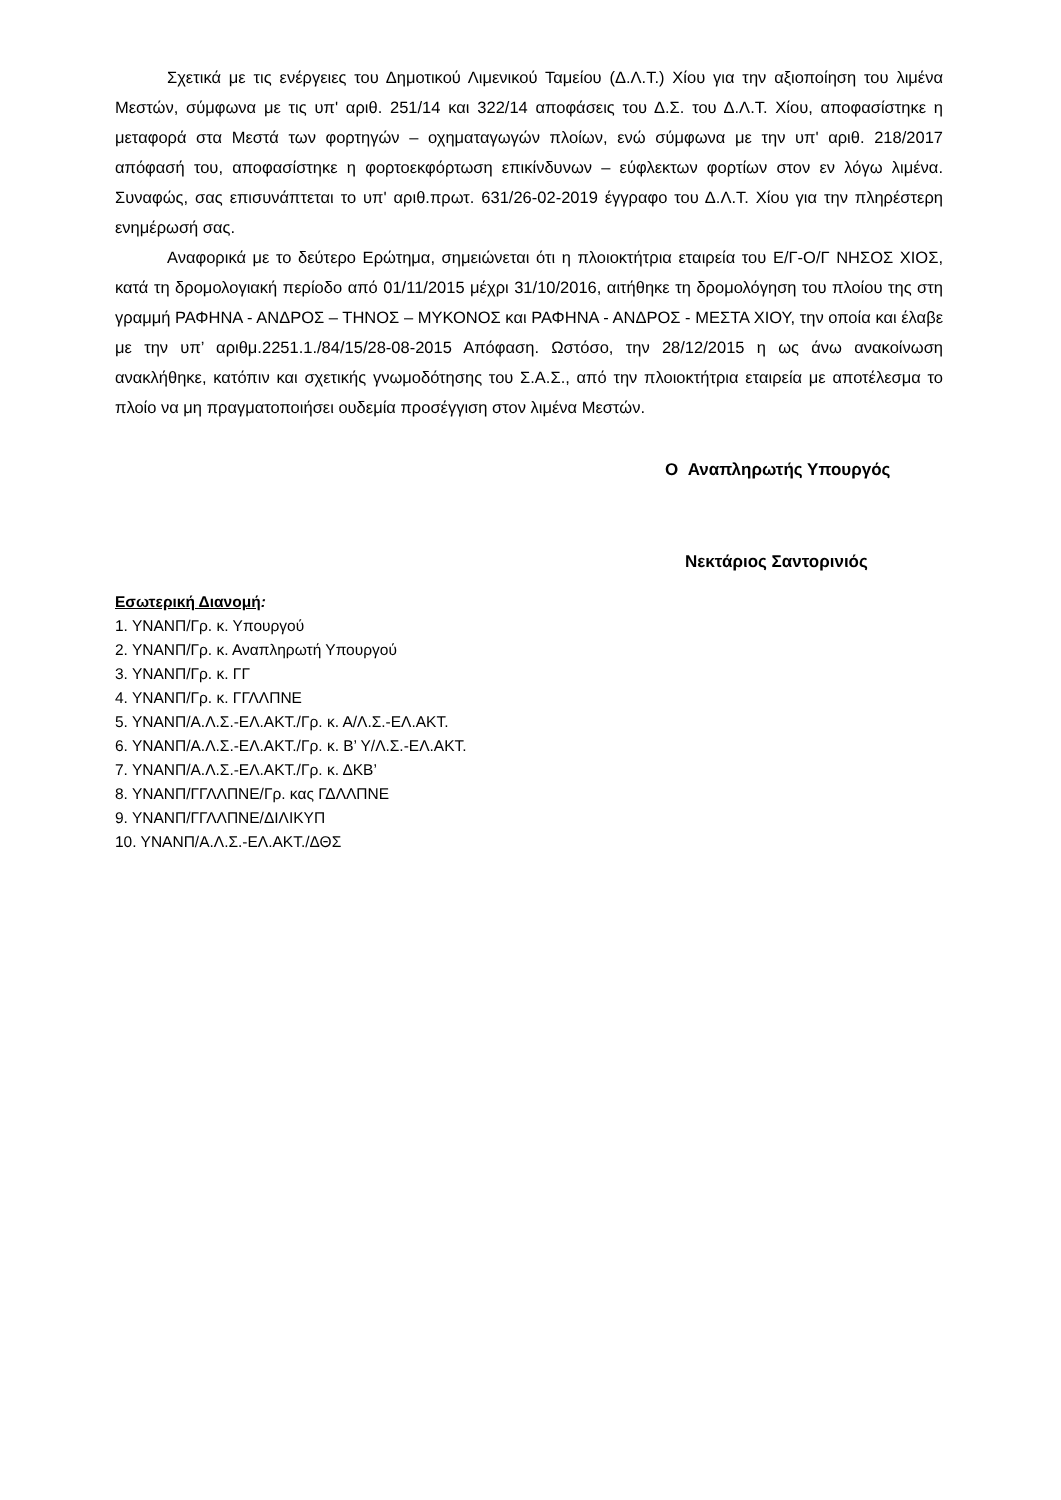Σχετικά με τις ενέργειες του Δημοτικού Λιμενικού Ταμείου (Δ.Λ.Τ.) Χίου για την αξιοποίηση του λιμένα Μεστών, σύμφωνα με τις υπ' αριθ. 251/14 και 322/14 αποφάσεις του Δ.Σ. του Δ.Λ.Τ. Χίου, αποφασίστηκε η μεταφορά στα Μεστά των φορτηγών – οχηματαγωγών πλοίων, ενώ σύμφωνα με την υπ' αριθ. 218/2017 απόφασή του, αποφασίστηκε η φορτοεκφόρτωση επικίνδυνων – εύφλεκτων φορτίων στον εν λόγω λιμένα. Συναφώς, σας επισυνάπτεται το υπ' αριθ.πρωτ. 631/26-02-2019 έγγραφο του Δ.Λ.Τ. Χίου για την πληρέστερη ενημέρωσή σας.
Αναφορικά με το δεύτερο Ερώτημα, σημειώνεται ότι η πλοιοκτήτρια εταιρεία του Ε/Γ-Ο/Γ ΝΗΣΟΣ ΧΙΟΣ, κατά τη δρομολογιακή περίοδο από 01/11/2015 μέχρι 31/10/2016, αιτήθηκε τη δρομολόγηση του πλοίου της στη γραμμή ΡΑΦΗΝΑ - ΑΝΔΡΟΣ – ΤΗΝΟΣ – ΜΥΚΟΝΟΣ και ΡΑΦΗΝΑ - ΑΝΔΡΟΣ - ΜΕΣΤΑ ΧΙΟΥ, την οποία και έλαβε με την υπ’ αριθμ.2251.1./84/15/28-08-2015 Απόφαση. Ωστόσο, την 28/12/2015 η ως άνω ανακοίνωση ανακλήθηκε, κατόπιν και σχετικής γνωμοδότησης του Σ.Α.Σ., από την πλοιοκτήτρια εταιρεία με αποτέλεσμα το πλοίο να μη πραγματοποιήσει ουδεμία προσέγγιση στον λιμένα Μεστών.
Ο Αναπληρωτής Υπουργός
Νεκτάριος Σαντορινιός
Εσωτερική Διανομή:
1. ΥΝΑΝΠ/Γρ. κ. Υπουργού
2. ΥΝΑΝΠ/Γρ. κ. Αναπληρωτή Υπουργού
3. ΥΝΑΝΠ/Γρ. κ. ΓΓ
4. ΥΝΑΝΠ/Γρ. κ. ΓΓΛΛΠΝΕ
5. ΥΝΑΝΠ/Α.Λ.Σ.-ΕΛ.ΑΚΤ./Γρ. κ. Α/Λ.Σ.-ΕΛ.ΑΚΤ.
6. ΥΝΑΝΠ/Α.Λ.Σ.-ΕΛ.ΑΚΤ./Γρ. κ. Β’ Υ/Λ.Σ.-ΕΛ.ΑΚΤ.
7. ΥΝΑΝΠ/Α.Λ.Σ.-ΕΛ.ΑΚΤ./Γρ. κ. ΔΚΒ’
8. ΥΝΑΝΠ/ΓΓΛΛΠΝΕ/Γρ. κας ΓΔΛΛΠΝΕ
9. ΥΝΑΝΠ/ΓΓΛΛΠΝΕ/ΔΙΛΙΚΥΠ
10. ΥΝΑΝΠ/Α.Λ.Σ.-ΕΛ.ΑΚΤ./ΔΘΣ